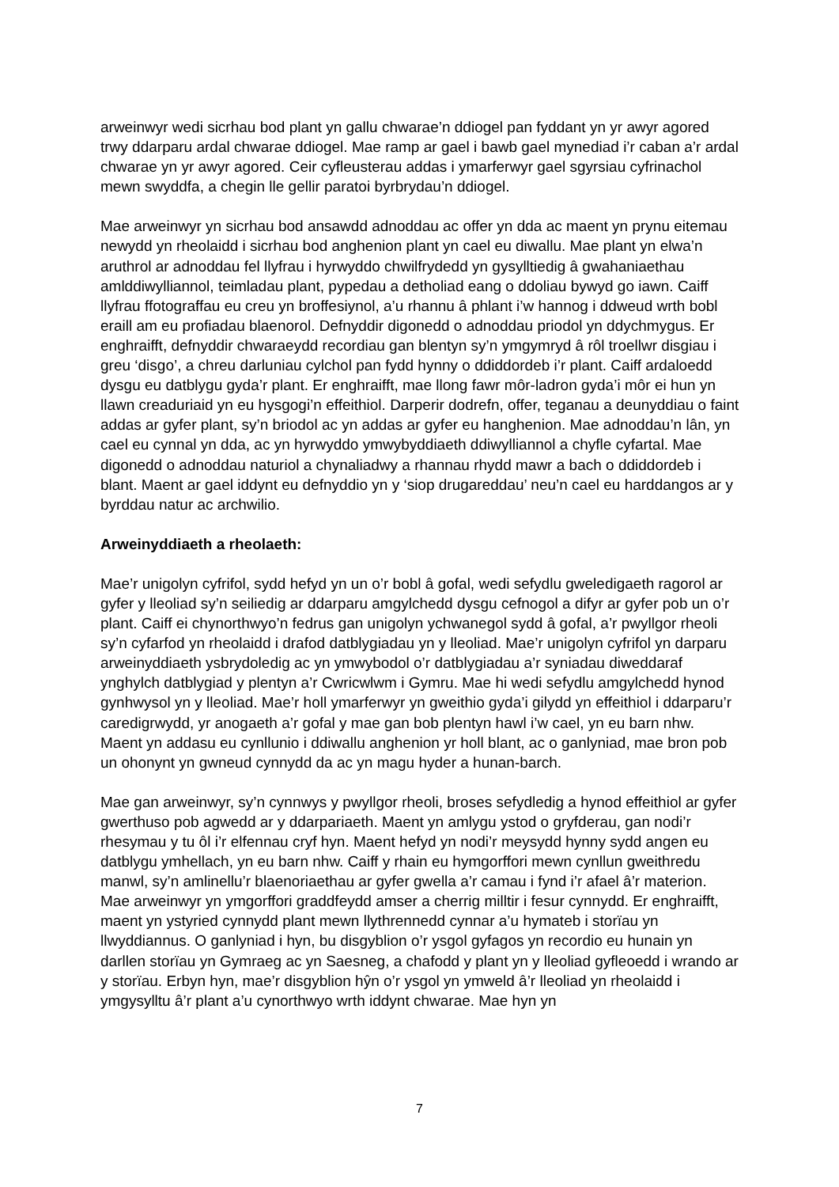arweinwyr wedi sicrhau bod plant yn gallu chwarae’n ddiogel pan fyddant yn yr awyr agored trwy ddarparu ardal chwarae ddiogel. Mae ramp ar gael i bawb gael mynediad i’r caban a’r ardal chwarae yn yr awyr agored. Ceir cyfleusterau addas i ymarferwyr gael sgyrsiau cyfrinachol mewn swyddfa, a chegin lle gellir paratoi byrbrydau’n ddiogel.
Mae arweinwyr yn sicrhau bod ansawdd adnoddau ac offer yn dda ac maent yn prynu eitemau newydd yn rheolaidd i sicrhau bod anghenion plant yn cael eu diwallu. Mae plant yn elwa’n aruthrol ar adnoddau fel llyfrau i hyrwyddo chwilfrydedd yn gysylltiedig â gwahaniaethau amlddiwylliannol, teimladau plant, pypedau a detholiad eang o ddoliau bywyd go iawn. Caiff llyfrau ffotograffau eu creu yn broffesiynol, a’u rhannu â phlant i’w hannog i ddweud wrth bobl eraill am eu profiadau blaenorol. Defnyddir digonedd o adnoddau priodol yn ddychmygus. Er enghraifft, defnyddir chwaraeydd recordiau gan blentyn sy’n ymgymryd â rôl troellwr disgiau i greu ‘disgo’, a chreu darluniau cylchol pan fydd hynny o ddiddordeb i’r plant. Caiff ardaloedd dysgu eu datblygu gyda’r plant. Er enghraifft, mae llong fawr môr-ladron gyda’i môr ei hun yn llawn creaduriaid yn eu hysgogi’n effeithiol. Darperir dodrefn, offer, teganau a deunyddiau o faint addas ar gyfer plant, sy’n briodol ac yn addas ar gyfer eu hanghenion. Mae adnoddau’n lân, yn cael eu cynnal yn dda, ac yn hyrwyddo ymwybyddiaeth ddiwylliannol a chyfle cyfartal. Mae digonedd o adnoddau naturiol a chynaliadwy a rhannau rhydd mawr a bach o ddiddordeb i blant. Maent ar gael iddynt eu defnyddio yn y ‘siop drugareddau’ neu’n cael eu harddangos ar y byrddau natur ac archwilio.
Arweinyddiaeth a rheolaeth:
Mae’r unigolyn cyfrifol, sydd hefyd yn un o’r bobl â gofal, wedi sefydlu gweledigaeth ragorol ar gyfer y lleoliad sy’n seiliedig ar ddarparu amgylchedd dysgu cefnogol a difyr ar gyfer pob un o’r plant. Caiff ei chynorthwyo’n fedrus gan unigolyn ychwanegol sydd â gofal, a’r pwyllgor rheoli sy’n cyfarfod yn rheolaidd i drafod datblygiadau yn y lleoliad. Mae’r unigolyn cyfrifol yn darparu arweinyddiaeth ysbrydoledig ac yn ymwybodol o’r datblygiadau a’r syniadau diweddaraf ynghylch datblygiad y plentyn a’r Cwricwlwm i Gymru. Mae hi wedi sefydlu amgylchedd hynod gynhwysol yn y lleoliad. Mae’r holl ymarferwyr yn gweithio gyda’i gilydd yn effeithiol i ddarparu’r caredigrwydd, yr anogaeth a’r gofal y mae gan bob plentyn hawl i’w cael, yn eu barn nhw. Maent yn addasu eu cynllunio i ddiwallu anghenion yr holl blant, ac o ganlyniad, mae bron pob un ohonynt yn gwneud cynnydd da ac yn magu hyder a hunan-barch.
Mae gan arweinwyr, sy’n cynnwys y pwyllgor rheoli, broses sefydledig a hynod effeithiol ar gyfer gwerthuso pob agwedd ar y ddarpariaeth. Maent yn amlygu ystod o gryfderau, gan nodi’r rhesymau y tu ôl i’r elfennau cryf hyn. Maent hefyd yn nodi’r meysydd hynny sydd angen eu datblygu ymhellach, yn eu barn nhw. Caiff y rhain eu hymgorffori mewn cynllun gweithredu manwl, sy’n amlinellu’r blaenoriaethau ar gyfer gwella a’r camau i fynd i’r afael â’r materion. Mae arweinwyr yn ymgorffori graddfeydd amser a cherrig milltir i fesur cynnydd. Er enghraifft, maent yn ystyried cynnydd plant mewn llythrennedd cynnar a’u hymateb i storïau yn llwyddiannus. O ganlyniad i hyn, bu disgyblion o’r ysgol gyfagos yn recordio eu hunain yn darllen storïau yn Gymraeg ac yn Saesneg, a chafodd y plant yn y lleoliad gyfleoedd i wrando ar y storïau. Erbyn hyn, mae’r disgyblion hŷn o’r ysgol yn ymweld â’r lleoliad yn rheolaidd i ymgysylltu â’r plant a’u cynorthwyo wrth iddynt chwarae. Mae hyn yn
7